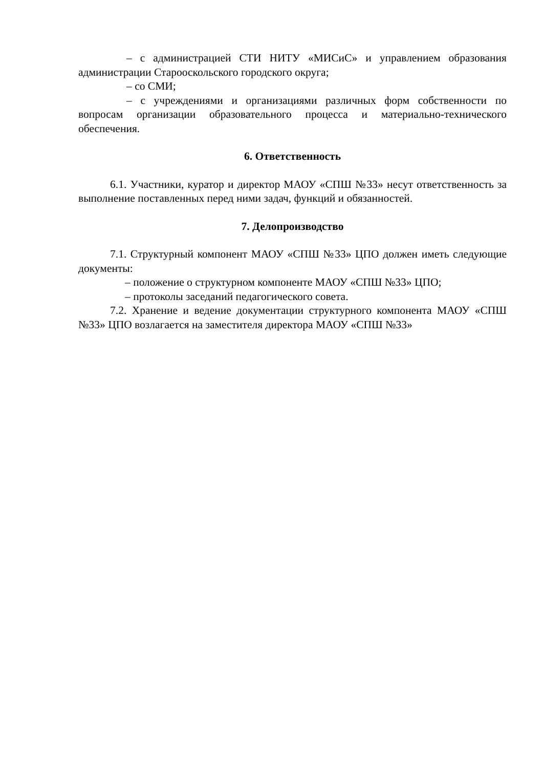– с администрацией СТИ НИТУ «МИСиС» и управлением образования администрации Старооскольского городского округа;
– со СМИ;
– с учреждениями и организациями различных форм собственности по вопросам организации образовательного процесса и материально-технического обеспечения.
6. Ответственность
6.1. Участники, куратор и директор МАОУ «СПШ №33» несут ответственность за выполнение поставленных перед ними задач, функций и обязанностей.
7. Делопроизводство
7.1. Структурный компонент МАОУ «СПШ №33» ЦПО должен иметь следующие документы:
– положение о структурном компоненте МАОУ «СПШ №33» ЦПО;
– протоколы заседаний педагогического совета.
7.2. Хранение и ведение документации структурного компонента МАОУ «СПШ №33» ЦПО возлагается на заместителя директора МАОУ «СПШ №33»